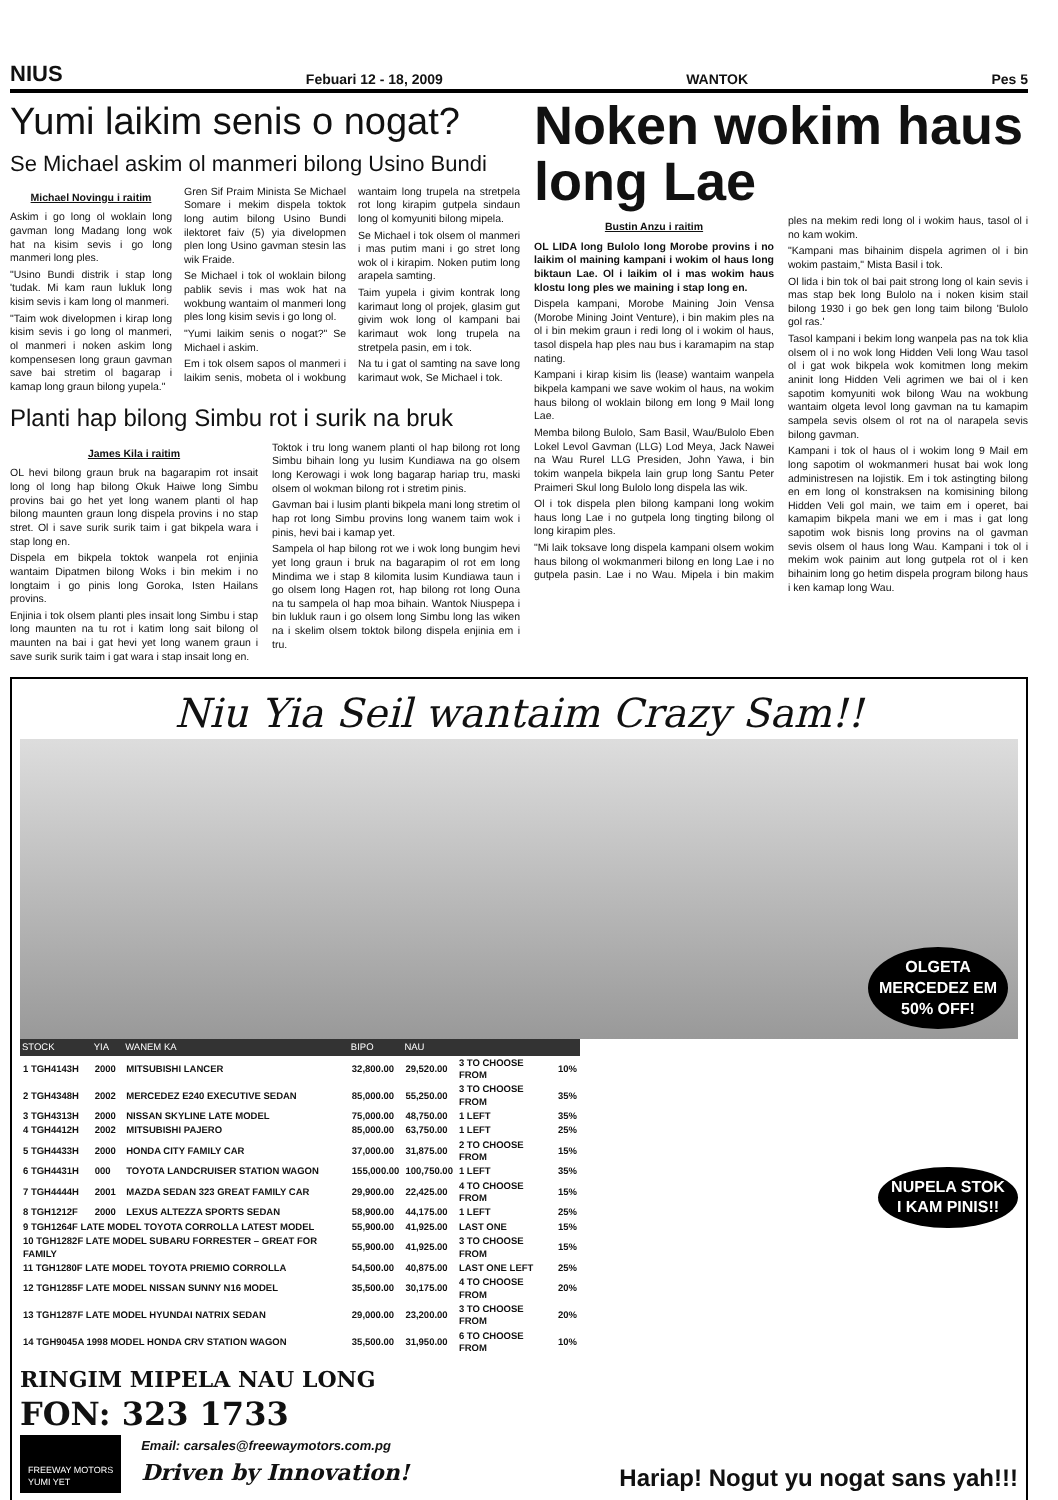NIUS Febuari 12 - 18, 2009 WANTOK Pes 5
Yumi laikim senis o nogat?
Se Michael askim ol manmeri bilong Usino Bundi
Michael Novingu i raitim
Askim i go long ol woklain long gavman long Madang long wok hat na kisim sevis i go long manmeri long ples.
"Usino Bundi distrik i stap long 'tudak. Mi kam raun lukluk long kisim sevis i kam long ol manmeri.
"Taim wok divelopmen i kirap long kisim sevis i go long ol manmeri, ol manmeri i noken askim long kompensesen long graun gavman save bai stretim ol bagarap i kamap long graun bilong yupela."
Gren Sif Praim Minista Se Michael Somare i mekim dispela toktok long autim bilong Usino Bundi ilektoret faiv (5) yia divelopmen plen long Usino gavman stesin las wik Fraide.
Se Michael i tok ol woklain bilong pablik sevis i mas wok hat na wokbung wantaim ol manmeri long ples long kisim sevis i go long ol.
"Yumi laikim senis o nogat?" Se Michael i askim.
Em i tok olsem sapos ol manmeri i laikim senis, mobeta ol i wokbung wantaim long trupela na stretpela rot long kirapim gutpela sindaun long ol komyuniti bilong mipela.
Se Michael i tok olsem ol manmeri i mas putim mani i go stret long wok ol i kirapim. Noken putim long arapela samting.
Taim yupela i givim kontrak long karimaut long ol projek, glasim gut givim wok long ol kampani bai karimaut wok long trupela na stretpela pasin, em i tok.
Na tu i gat ol samting na save long karimaut wok, Se Michael i tok.
Planti hap bilong Simbu rot i surik na bruk
James Kila i raitim
OL hevi bilong graun bruk na bagarapim rot insait long ol long hap bilong Okuk Haiwe long Simbu provins bai go het yet long wanem planti ol hap bilong maunten graun long dispela provins i no stap stret. Ol i save surik surik taim i gat bikpela wara i stap long en.
Dispela em bikpela toktok wanpela rot enjinia wantaim Dipatmen bilong Woks i bin mekim i no longtaim i go pinis long Goroka, Isten Hailans provins.
Enjinia i tok olsem planti ples insait long Simbu i stap long maunten na tu rot i katim long sait bilong ol maunten na bai i gat hevi yet long wanem graun i save surik surik taim i gat wara i stap insait long en.
Toktok i tru long wanem planti ol hap bilong rot long Simbu bihain long yu lusim Kundiawa na go olsem long Kerowagi i wok long bagarap hariap tru, maski olsem ol wokman bilong rot i stretim pinis.
Gavman bai i lusim planti bikpela mani long stretim ol hap rot long Simbu provins long wanem taim wok i pinis, hevi bai i kamap yet.
Sampela ol hap bilong rot we i wok long bungim hevi yet long graun i bruk na bagarapim ol rot em long Mindima we i stap 8 kilomita lusim Kundiawa taun i go olsem long Hagen rot, hap bilong rot long Ouna na tu sampela ol hap moa bihain. Wantok Niuspepa i bin lukluk raun i go olsem long Simbu long las wiken na i skelim olsem toktok bilong dispela enjinia em i tru.
Noken wokim haus long Lae
Bustin Anzu i raitim
OL LIDA long Bulolo long Morobe provins i no laikim ol maining kampani i wokim ol haus long biktaun Lae. Ol i laikim ol i mas wokim haus klostu long ples we maining i stap long en.
Dispela kampani, Morobe Maining Join Vensa (Morobe Mining Joint Venture), i bin makim ples na ol i bin mekim graun i redi long ol i wokim ol haus, tasol dispela hap ples nau bus i karamapim na stap nating.
Kampani i kirap kisim lis (lease) wantaim wanpela bikpela kampani we save wokim ol haus, na wokim haus bilong ol woklain bilong em long 9 Mail long Lae.
Memba bilong Bulolo, Sam Basil, Wau/Bulolo Eben Lokel Levol Gavman (LLG) Lod Meya, Jack Nawei na Wau Rurel LLG Presiden, John Yawa, i bin tokim wanpela bikpela lain grup long Santu Peter Praimeri Skul long Bulolo long dispela las wik.
Ol i tok dispela plen bilong kampani long wokim haus long Lae i no gutpela long tingting bilong ol long kirapim ples.
"Mi laik toksave long dispela kampani olsem wokim haus bilong ol wokmanmeri bilong en long Lae i no gutpela pasin. Lae i no Wau. Mipela i bin makim ples na mekim redi long ol i wokim haus, tasol ol i no kam wokim.
"Kampani mas bihainim dispela agrimen ol i bin wokim pastaim," Mista Basil i tok.
Ol lida i bin tok ol bai pait strong long ol kain sevis i mas stap bek long Bulolo na i noken kisim stail bilong 1930 i go bek gen long taim bilong 'Bulolo gol ras.'
Tasol kampani i bekim long wanpela pas na tok klia olsem ol i no wok long Hidden Veli long Wau tasol ol i gat wok bikpela wok komitmen long mekim aninit long Hidden Veli agrimen we bai ol i ken sapotim komyuniti wok bilong Wau na wokbung wantaim olgeta levol long gavman na tu kamapim sampela sevis olsem ol rot na ol narapela sevis bilong gavman.
Kampani i tok ol haus ol i wokim long 9 Mail em long sapotim ol wokmanmeri husat bai wok long administresen na lojistik. Em i tok astingting bilong en em long ol konstraksen na komisining bilong Hidden Veli gol main, we taim em i operet, bai kamapim bikpela mani we em i mas i gat long sapotim wok bisnis long provins na ol gavman sevis olsem ol haus long Wau. Kampani i tok ol i mekim wok painim aut long gutpela rot ol i ken bihainim long go hetim dispela program bilong haus i ken kamap long Wau.
Niu Yia Seil wantaim Crazy Sam!!
OLGETA MERCEDEZ EM 50% OFF!
| STOCK | YIA | WANEM KA | BIPO | NAU | | |
| --- | --- | --- | --- | --- | --- | --- |
| 1 TGH4143H | 2000 | MITSUBISHI LANCER | 32,800.00 | 29,520.00 | 3 TO CHOOSE FROM | 10% |
| 2 TGH4348H | 2002 | MERCEDEZ E240 EXECUTIVE SEDAN | 85,000.00 | 55,250.00 | 3 TO CHOOSE FROM | 35% |
| 3 TGH4313H | 2000 | NISSAN SKYLINE LATE MODEL | 75,000.00 | 48,750.00 | 1 LEFT | 35% |
| 4 TGH4412H | 2002 | MITSUBISHI PAJERO | 85,000.00 | 63,750.00 | 1 LEFT | 25% |
| 5 TGH4433H | 2000 | HONDA CITY FAMILY CAR | 37,000.00 | 31,875.00 | 2 TO CHOOSE FROM | 15% |
| 6 TGH4431H | 000 | TOYOTA LANDCRUISER STATION WAGON | 155,000.00 | 100,750.00 | 1 LEFT | 35% |
| 7 TGH4444H | 2001 | MAZDA SEDAN 323 GREAT FAMILY CAR | 29,900.00 | 22,425.00 | 4 TO CHOOSE FROM | 15% |
| 8 TGH1212F | 2000 | LEXUS ALTEZZA SPORTS SEDAN | 58,900.00 | 44,175.00 | 1 LEFT | 25% |
| 9 TGH1264F LATE MODEL TOYOTA CORROLLA LATEST MODEL | | | 55,900.00 | 41,925.00 | LAST ONE | 15% |
| 10 TGH1282F LATE MODEL SUBARU FORRESTER – GREAT FOR FAMILY | | | 55,900.00 | 41,925.00 | 3 TO CHOOSE FROM | 15% |
| 11 TGH1280F LATE MODEL TOYOTA PRIEMIO CORROLLA | | | 54,500.00 | 40,875.00 | LAST ONE LEFT | 25% |
| 12 TGH1285F LATE MODEL NISSAN SUNNY N16 MODEL | | | 35,500.00 | 30,175.00 | 4 TO CHOOSE FROM | 20% |
| 13 TGH1287F LATE MODEL HYUNDAI NATRIX SEDAN | | | 29,000.00 | 23,200.00 | 3 TO CHOOSE FROM | 20% |
| 14 TGH9045A 1998 MODEL HONDA CRV STATION WAGON | | | 35,500.00 | 31,950.00 | 6 TO CHOOSE FROM | 10% |
NUPELA STOK I KAM PINIS!!
RINGIM MIPELA NAU LONG
FON: 323 1733
FREEWAY MOTORS
YUMI YET
Email: carsales@freewaymotors.com.pg
Driven by Innovation!
Hariap! Nogut yu nogat sans yah!!!